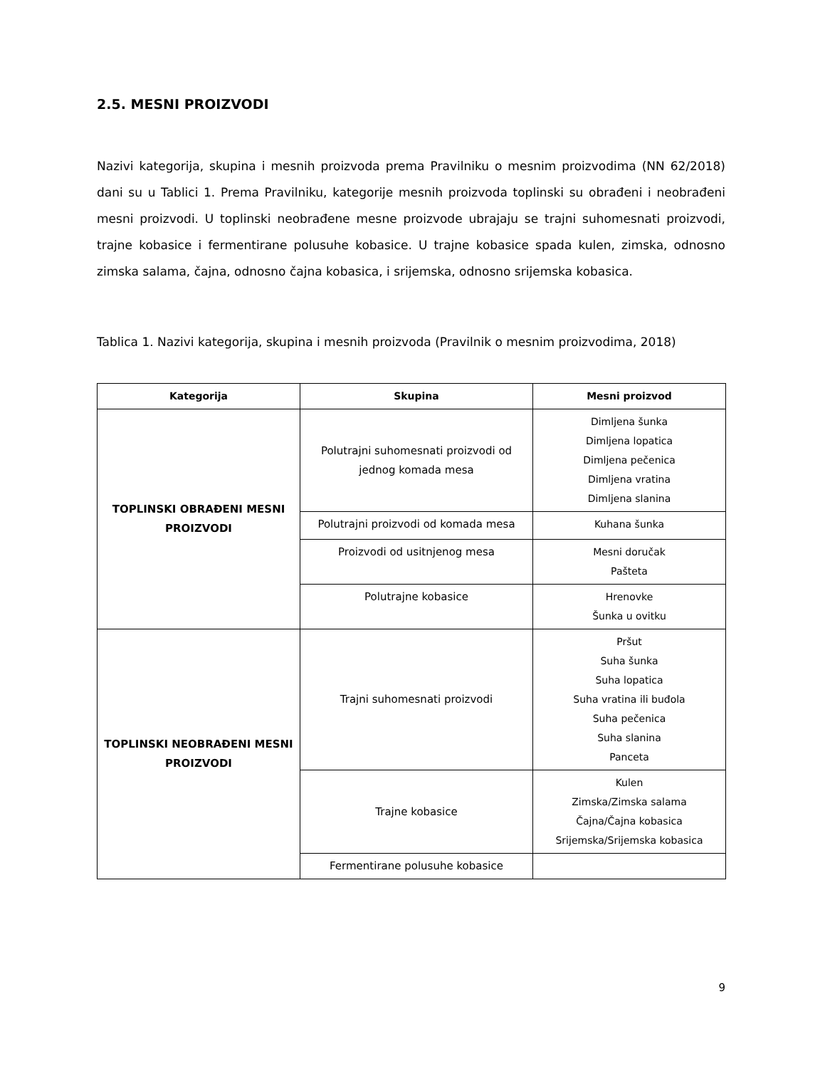2.5. MESNI PROIZVODI
Nazivi kategorija, skupina i mesnih proizvoda prema Pravilniku o mesnim proizvodima (NN 62/2018) dani su u Tablici 1. Prema Pravilniku, kategorije mesnih proizvoda toplinski su obrađeni i neobrađeni mesni proizvodi. U toplinski neobrađene mesne proizvode ubrajaju se trajni suhomesnati proizvodi, trajne kobasice i fermentirane polusuhe kobasice. U trajne kobasice spada kulen, zimska, odnosno zimska salama, čajna, odnosno čajna kobasica, i srijemska, odnosno srijemska kobasica.
Tablica 1. Nazivi kategorija, skupina i mesnih proizvoda (Pravilnik o mesnim proizvodima, 2018)
| Kategorija | Skupina | Mesni proizvod |
| --- | --- | --- |
| TOPLINSKI OBRAĐENI MESNI PROIZVODI | Polutrajni suhomesnati proizvodi od jednog komada mesa | Dimljena šunka Dimljena lopatica Dimljena pečenica Dimljena vratina Dimljena slanina |
| | Polutrajni proizvodi od komada mesa | Kuhana šunka |
| | Proizvodi od usitnjenog mesa | Mesni doručak Pašteta |
| | Polutrajne kobasice | Hrenovke Šunka u ovitku |
| TOPLINSKI NEOBRAĐENI MESNI PROIZVODI | Trajni suhomesnati proizvodi | Pršut Suha šunka Suha lopatica Suha vratina ili buđola Suha pečenica Suha slanina Panceta |
| | Trajne kobasice | Kulen Zimska/Zimska salama Čajna/Čajna kobasica Srijemska/Srijemska kobasica |
| | Fermentirane polusuhe kobasice | |
9